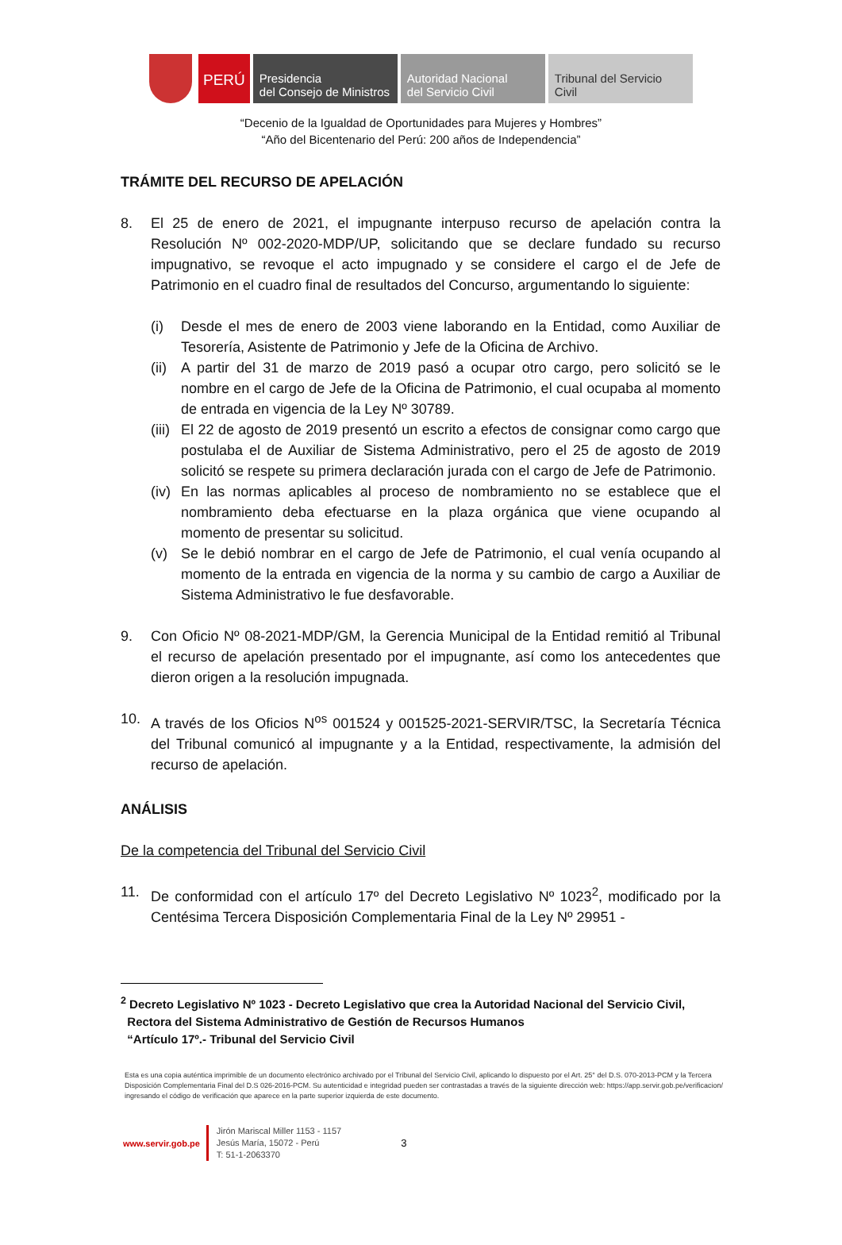PERÚ
Presidencia
del Consejo de Ministros
Autoridad Nacional
del Servicio Civil
Tribunal del Servicio
Civil
“Decenio de la Igualdad de Oportunidades para Mujeres y Hombres”
“Año del Bicentenario del Perú: 200 años de Independencia”
TRÁMITE DEL RECURSO DE APELACIÓN
8. El 25 de enero de 2021, el impugnante interpuso recurso de apelación contra la Resolución Nº 002-2020-MDP/UP, solicitando que se declare fundado su recurso impugnativo, se revoque el acto impugnado y se considere el cargo el de Jefe de Patrimonio en el cuadro final de resultados del Concurso, argumentando lo siguiente:
(i) Desde el mes de enero de 2003 viene laborando en la Entidad, como Auxiliar de Tesorería, Asistente de Patrimonio y Jefe de la Oficina de Archivo.
(ii)
A partir del 31 de marzo de 2019 pasó a ocupar otro cargo, pero solicitó se le nombre en el cargo de Jefe de la Oficina de Patrimonio, el cual ocupaba al momento de entrada en vigencia de la Ley Nº 30789.
(iii)
El 22 de agosto de 2019 presentó un escrito a efectos de consignar como cargo que postulaba el de Auxiliar de Sistema Administrativo, pero el 25 de agosto de 2019 solicitó se respete su primera declaración jurada con el cargo de Jefe de Patrimonio.
(iv)
En las normas aplicables al proceso de nombramiento no se establece que el nombramiento deba efectuarse en la plaza orgánica que viene ocupando al momento de presentar su solicitud.
(v) Se le debió nombrar en el cargo de Jefe de Patrimonio, el cual venía ocupando al momento de la entrada en vigencia de la norma y su cambio de cargo a Auxiliar de Sistema Administrativo le fue desfavorable.
9. Con Oficio Nº 08-2021-MDP/GM, la Gerencia Municipal de la Entidad remitió al Tribunal el recurso de apelación presentado por el impugnante, así como los antecedentes que dieron origen a la resolución impugnada.
10. A través de los Oficios N<sup>os</sup> 001524 y 001525-2021-SERVIR/TSC, la Secretaría Técnica del Tribunal comunicó al impugnante y a la Entidad, respectivamente, la admisión del recurso de apelación.
ANÁLISIS
De la competencia del Tribunal del Servicio Civil
11. De conformidad con el artículo 17º del Decreto Legislativo Nº 1023<sup>2</sup>, modificado por la Centésima Tercera Disposición Complementaria Final de la Ley Nº 29951 -
<sup>2</sup> Decreto Legislativo Nº 1023 - Decreto Legislativo que crea la Autoridad Nacional del Servicio Civil,
Rectora del Sistema Administrativo de Gestión de Recursos Humanos
“Artículo 17º.- Tribunal del Servicio Civil
Esta es una copia auténtica imprimible de un documento electrónico archivado por el Tribunal del Servicio Civil, aplicando lo dispuesto por el Art. 25° del D.S. 070-2013-PCM y la Tercera Disposición Complementaria Final del D.S 026-2016-PCM. Su autenticidad e integridad pueden ser contrastadas a través de la siguiente dirección web: https://app.servir.gob.pe/verificacion/ ingresando el código de verificación que aparece en la parte superior izquierda de este documento.
www.servir.gob.pe Jirón Mariscal Miller 1153 - 1157
Jesús María, 15072 - Perú
T: 51-1-2063370 3